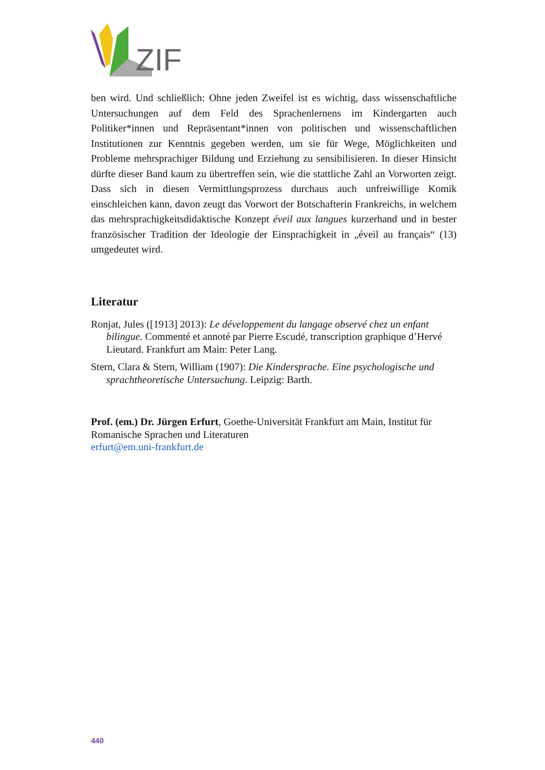ZIF
ben wird. Und schließlich: Ohne jeden Zweifel ist es wichtig, dass wissenschaftliche Untersuchungen auf dem Feld des Sprachenlernens im Kindergarten auch Politiker*innen und Repräsentant*innen von politischen und wissenschaftlichen Institutionen zur Kenntnis gegeben werden, um sie für Wege, Möglichkeiten und Probleme mehrsprachiger Bildung und Erziehung zu sensibilisieren. In dieser Hinsicht dürfte dieser Band kaum zu übertreffen sein, wie die stattliche Zahl an Vorworten zeigt. Dass sich in diesen Vermittlungsprozess durchaus auch unfreiwillige Komik einschleichen kann, davon zeugt das Vorwort der Botschafterin Frankreichs, in welchem das mehrsprachigkeitsdidaktische Konzept éveil aux langues kurzerhand und in bester französischer Tradition der Ideologie der Einsprachigkeit in „éveil au français“ (13) umgedeutet wird.
Literatur
Ronjat, Jules ([1913] 2013): Le développement du langage observé chez un enfant bilingue. Commenté et annoté par Pierre Escudé, transcription graphique d’Hervé Lieutard. Frankfurt am Main: Peter Lang.
Stern, Clara & Stern, William (1907): Die Kindersprache. Eine psychologische und sprachtheoretische Untersuchung. Leipzig: Barth.
Prof. (em.) Dr. Jürgen Erfurt, Goethe-Universität Frankfurt am Main, Institut für Romanische Sprachen und Literaturen
erfurt@em.uni-frankfurt.de
440